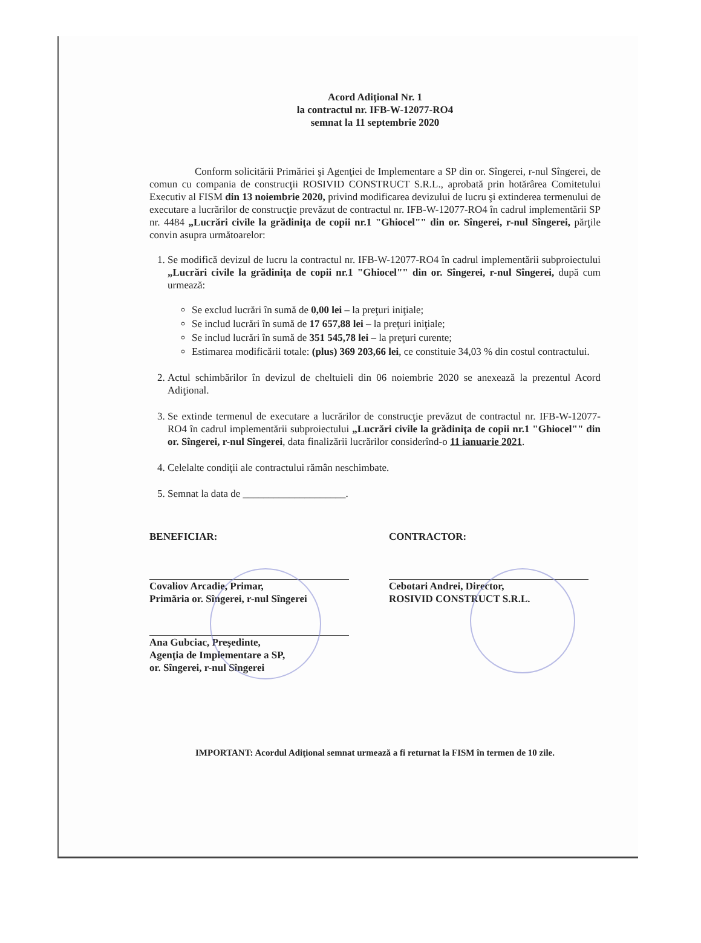Acord Adiţional Nr. 1
la contractul nr. IFB-W-12077-RO4
semnat la 11 septembrie 2020
Conform solicitării Primăriei şi Agenţiei de Implementare a SP din or. Sîngerei, r-nul Sîngerei, de comun cu compania de construcţii ROSIVID CONSTRUCT S.R.L., aprobată prin hotărârea Comitetului Executiv al FISM din 13 noiembrie 2020, privind modificarea devizului de lucru şi extinderea termenului de executare a lucrărilor de construcţie prevăzut de contractul nr. IFB-W-12077-RO4 în cadrul implementării SP nr. 4484 „Lucrări civile la grădiniţa de copii nr.1 "Ghiocel"" din or. Sîngerei, r-nul Sîngerei, părţile convin asupra următoarelor:
1. Se modifică devizul de lucru la contractul nr. IFB-W-12077-RO4 în cadrul implementării subproiectului „Lucrări civile la grădiniţa de copii nr.1 "Ghiocel"" din or. Sîngerei, r-nul Sîngerei, după cum urmează:
Se exclud lucrări în sumă de 0,00 lei – la preţuri iniţiale;
Se includ lucrări în sumă de 17 657,88 lei – la preţuri iniţiale;
Se includ lucrări în sumă de 351 545,78 lei – la preţuri curente;
Estimarea modificării totale: (plus) 369 203,66 lei, ce constituie 34,03 % din costul contractului.
2. Actul schimbărilor în devizul de cheltuieli din 06 noiembrie 2020 se anexează la prezentul Acord Adiţional.
3. Se extinde termenul de executare a lucrărilor de construcţie prevăzut de contractul nr. IFB-W-12077-RO4 în cadrul implementării subproiectului „Lucrări civile la grădiniţa de copii nr.1 "Ghiocel"" din or. Sîngerei, r-nul Sîngerei, data finalizării lucrărilor considerînd-o 11 ianuarie 2021.
4. Celelalte condiţii ale contractului rămân neschimbate.
5. Semnat la data de ____________________.
BENEFICIAR:
Covaliov Arcadie, Primar,
Primăria or. Sîngerei, r-nul Sîngerei
Ana Gubciac, Preşedinte,
Agenţia de Implementare a SP,
or. Sîngerei, r-nul Sîngerei
CONTRACTOR:
Cebotari Andrei, Director,
ROSIVID CONSTRUCT S.R.L.
IMPORTANT: Acordul Adiţional semnat urmează a fi returnat la FISM în termen de 10 zile.